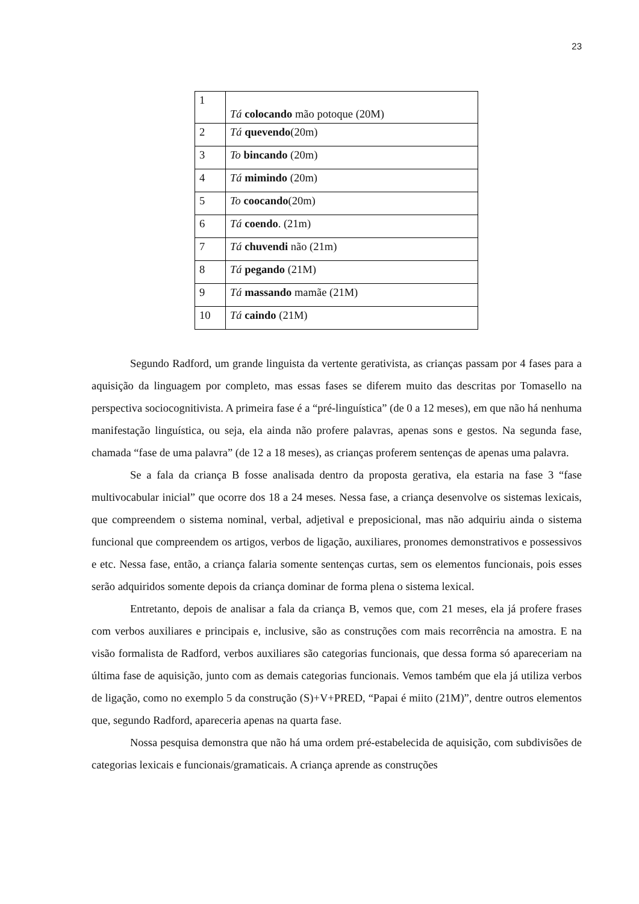23
| 1 | Tá colocando mão potoque (20M) |
| 2 | Tá quevendo (20m) |
| 3 | To bincando (20m) |
| 4 | Tá mimindo (20m) |
| 5 | To coocando (20m) |
| 6 | Tá coendo . (21m) |
| 7 | Tá chuvendi não (21m) |
| 8 | Tá pegando (21M) |
| 9 | Tá massando mamãe (21M) |
| 10 | Tá caindo (21M) |
Segundo Radford, um grande linguista da vertente gerativista, as crianças passam por 4 fases para a aquisição da linguagem por completo, mas essas fases se diferem muito das descritas por Tomasello na perspectiva sociocognitivista. A primeira fase é a “pré-linguística” (de 0 a 12 meses), em que não há nenhuma manifestação linguística, ou seja, ela ainda não profere palavras, apenas sons e gestos. Na segunda fase, chamada “fase de uma palavra” (de 12 a 18 meses), as crianças proferem sentenças de apenas uma palavra.
Se a fala da criança B fosse analisada dentro da proposta gerativa, ela estaria na fase 3 “fase multivocabular inicial” que ocorre dos 18 a 24 meses. Nessa fase, a criança desenvolve os sistemas lexicais, que compreendem o sistema nominal, verbal, adjetival e preposicional, mas não adquiriu ainda o sistema funcional que compreendem os artigos, verbos de ligação, auxiliares, pronomes demonstrativos e possessivos e etc. Nessa fase, então, a criança falaria somente sentenças curtas, sem os elementos funcionais, pois esses serão adquiridos somente depois da criança dominar de forma plena o sistema lexical.
Entretanto, depois de analisar a fala da criança B, vemos que, com 21 meses, ela já profere frases com verbos auxiliares e principais e, inclusive, são as construções com mais recorrência na amostra. E na visão formalista de Radford, verbos auxiliares são categorias funcionais, que dessa forma só apareceriam na última fase de aquisição, junto com as demais categorias funcionais. Vemos também que ela já utiliza verbos de ligação, como no exemplo 5 da construção (S)+V+PRED, “Papai é miito (21M)”, dentre outros elementos que, segundo Radford, apareceria apenas na quarta fase.
Nossa pesquisa demonstra que não há uma ordem pré-estabelecida de aquisição, com subdivisões de categorias lexicais e funcionais/gramaticais. A criança aprende as construções